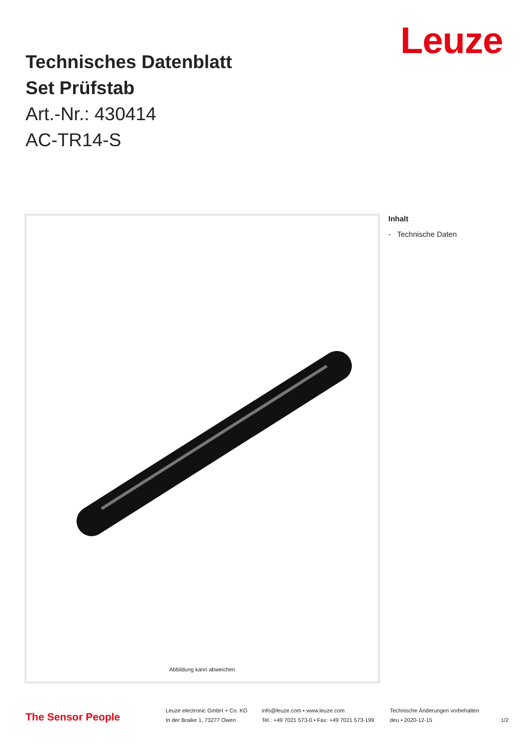Leuze
Technisches Datenblatt
Set Prüfstab
Art.-Nr.: 430414
AC-TR14-S
Abbildung kann abweichen
Inhalt
- Technische Daten
The Sensor People
Leuze electronic GmbH + Co. KG
In der Braike 1, 73277 Owen
info@leuze.com • www.leuze.com
Tel.: +49 7021 573-0 • Fax: +49 7021 573-199
Technische Änderungen vorbehalten
deu • 2020-12-15 1/2